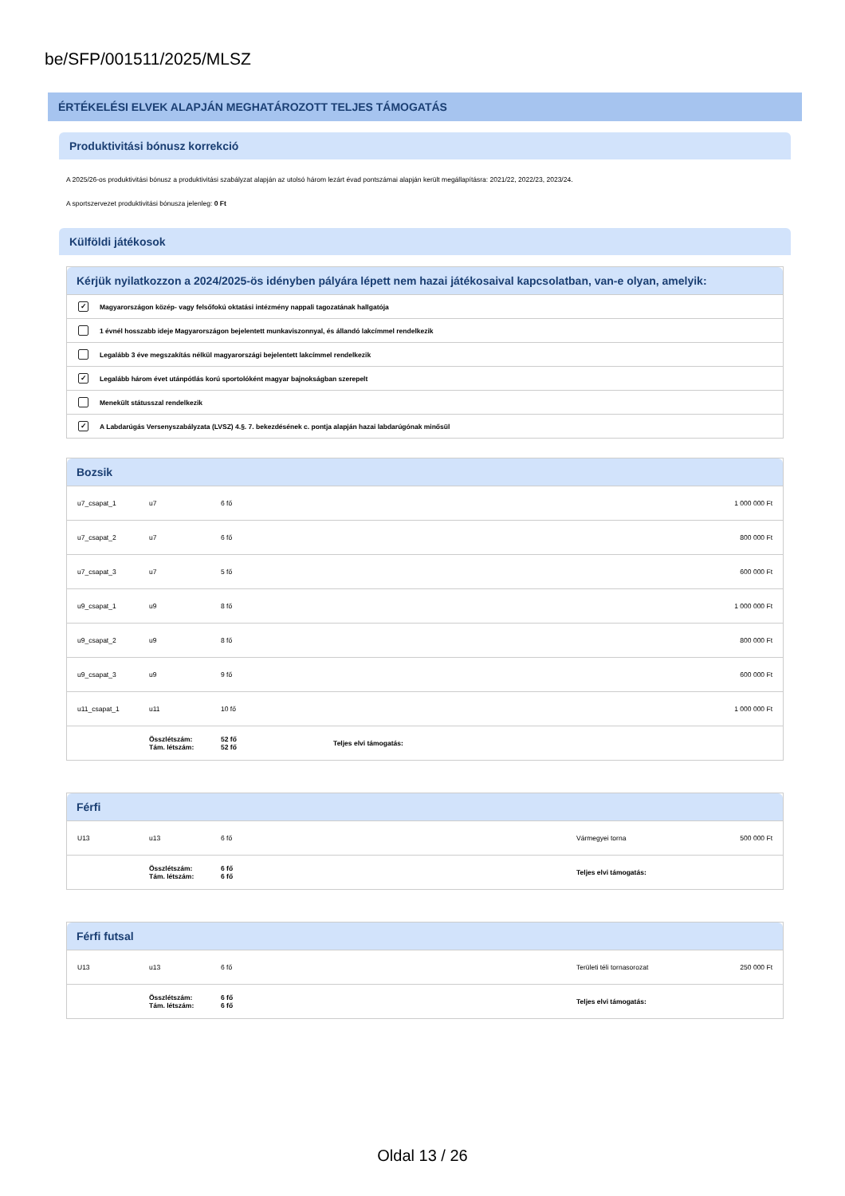be/SFP/001511/2025/MLSZ
ÉRTÉKELÉSI ELVEK ALAPJÁN MEGHATÁROZOTT TELJES TÁMOGATÁS
Produktivitási bónusz korrekció
A 2025/26-os produktivitási bónusz a produktivitási szabályzat alapján az utolsó három lezárt évad pontszámai alapján került megállapításra: 2021/22, 2022/23, 2023/24.
A sportszervezet produktivitási bónusza jelenleg: 0 Ft
Külföldi játékosok
Kérjük nyilatkozzon a 2024/2025-ös idényben pályára lépett nem hazai játékosaival kapcsolatban, van-e olyan, amelyik:
✓ Magyarországon közép- vagy felsőfokú oktatási intézmény nappali tagozatának hallgatója
1 évnél hosszabb ideje Magyarországon bejelentett munkaviszonnyal, és állandó lakcímmel rendelkezik
Legalább 3 éve megszakítás nélkül magyarországi bejelentett lakcímmel rendelkezik
✓ Legalább három évet utánpótlás korú sportolóként magyar bajnokságban szerepelt
Menekült státusszal rendelkezik
✓ A Labdarúgás Versenyszabályzata (LVSZ) 4.§. 7. bekezdésének c. pontja alapján hazai labdarúgónak minősül
Bozsik
| u7_csapat_1 | u7 | 6 fő | | 1 000 000 Ft |
| u7_csapat_2 | u7 | 6 fő | | 800 000 Ft |
| u7_csapat_3 | u7 | 5 fő | | 600 000 Ft |
| u9_csapat_1 | u9 | 8 fő | | 1 000 000 Ft |
| u9_csapat_2 | u9 | 8 fő | | 800 000 Ft |
| u9_csapat_3 | u9 | 9 fő | | 600 000 Ft |
| u11_csapat_1 | u11 | 10 fő | | 1 000 000 Ft |
| | Összlétszám: Tám. létszám: | 52 fő 52 fő | Teljes elvi támogatás: | |
Férfi
| U13 | u13 | 6 fő | Vármegyei torna | 500 000 Ft |
| | Összlétszám: Tám. létszám: | 6 fő 6 fő | Teljes elvi támogatás: | |
Férfi futsal
| U13 | u13 | 6 fő | Területi téli tornasorozat | 250 000 Ft |
| | Összlétszám: Tám. létszám: | 6 fő 6 fő | Teljes elvi támogatás: | |
Oldal 13 / 26